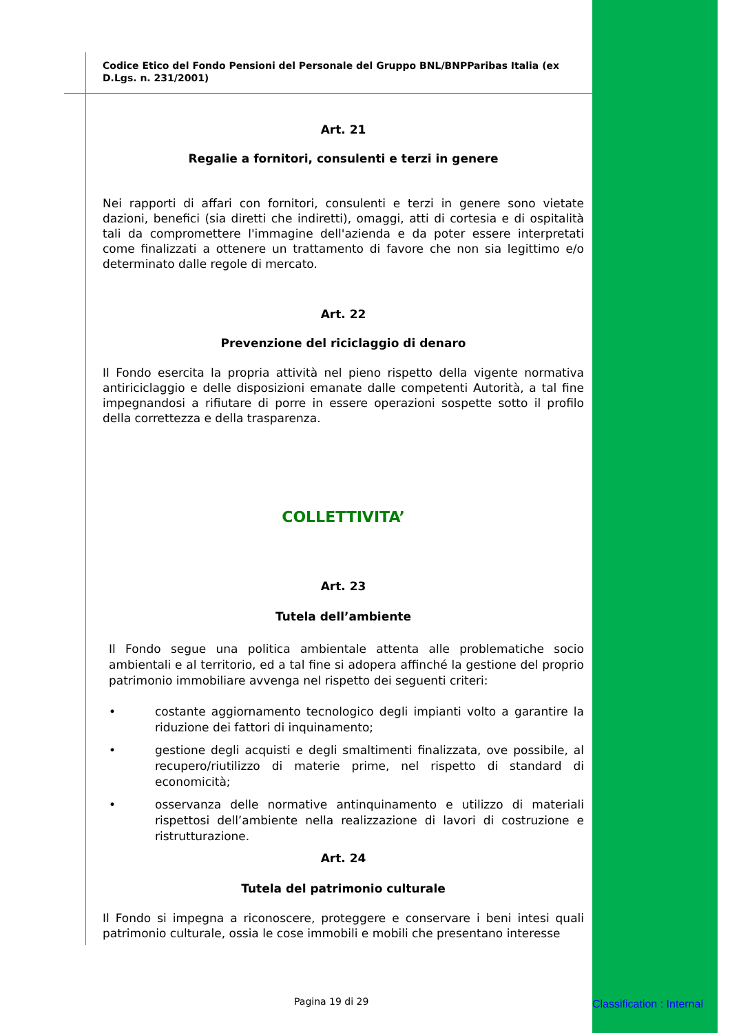Codice Etico del Fondo Pensioni del Personale del Gruppo BNL/BNPParibas Italia (ex D.Lgs. n. 231/2001)
Art. 21
Regalie a fornitori, consulenti e terzi in genere
Nei rapporti di affari con fornitori, consulenti e terzi in genere sono vietate dazioni, benefici (sia diretti che indiretti), omaggi, atti di cortesia e di ospitalità tali da compromettere l'immagine dell'azienda e da poter essere interpretati come finalizzati a ottenere un trattamento di favore che non sia legittimo e/o determinato dalle regole di mercato.
Art. 22
Prevenzione del riciclaggio di denaro
Il Fondo esercita la propria attività nel pieno rispetto della vigente normativa antiriciclaggio e delle disposizioni emanate dalle competenti Autorità, a tal fine impegnandosi a rifiutare di porre in essere operazioni sospette sotto il profilo della correttezza e della trasparenza.
COLLETTIVITA’
Art. 23
Tutela dell’ambiente
Il Fondo segue una politica ambientale attenta alle problematiche socio ambientali e al territorio, ed a tal fine si adopera affinché la gestione del proprio patrimonio immobiliare avvenga nel rispetto dei seguenti criteri:
• costante aggiornamento tecnologico degli impianti volto a garantire la riduzione dei fattori di inquinamento;
• gestione degli acquisti e degli smaltimenti finalizzata, ove possibile, al recupero/riutilizzo di materie prime, nel rispetto di standard di economicità;
• osservanza delle normative antinquinamento e utilizzo di materiali rispettosi dell’ambiente nella realizzazione di lavori di costruzione e ristrutturazione.
Art. 24
Tutela del patrimonio culturale
Il Fondo si impegna a riconoscere, proteggere e conservare i beni intesi quali patrimonio culturale, ossia le cose immobili e mobili che presentano interesse
Pagina 19 di 29 Classification : Internal